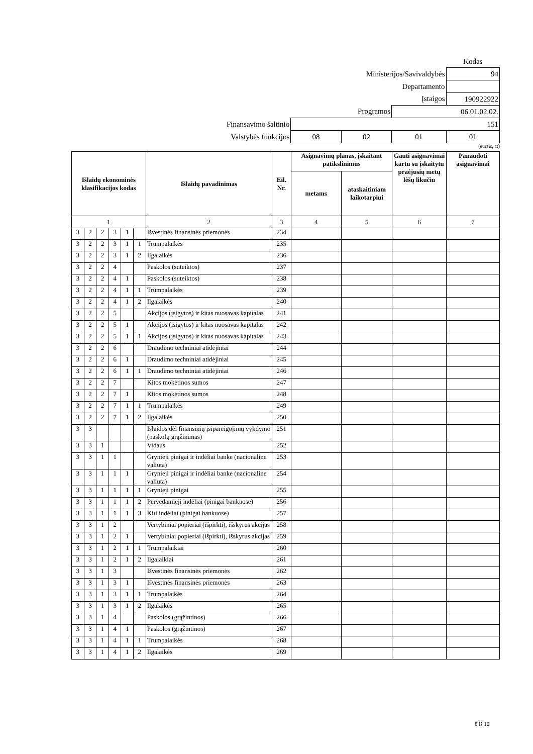| | | | | Kodas |
| Ministerijos/Savivaldybės | | | | 94 |
| Departamento | | | | |
| Įstaigos | | | | 190922922 |
| Programos | | | 06.01.02.02. | |
| Finansavimo šaltinio | 151 | | | |
| Valstybės funkcijos | 08 | 02 | 01 | 01 |
(eurais, ct)
| Išlaidų ekonominės klasifikacijos kodas | | | | | | Išlaidų pavadinimas | Eil. Nr. | Asignavimų planas, įskaitant patikslinimus | | Gauti asignavimai kartu su įskaitytu praėjusių metų lėšų likučiu | Panaudoti asignavimai |
| --- | --- | --- | --- | --- | --- | --- | --- | --- | --- | --- | --- |
| | | | | | | | | metams | ataskaitiniam laikotarpiui | | |
| 1 | | | | | | 2 | 3 | 4 | 5 | 6 | 7 |
| 3 | 2 | 2 | 3 | 1 | | Išvestinės finansinės priemonės | 234 | | | | |
| 3 | 2 | 2 | 3 | 1 | 1 | Trumpalaikės | 235 | | | | |
| 3 | 2 | 2 | 3 | 1 | 2 | Ilgalaikės | 236 | | | | |
| 3 | 2 | 2 | 4 | | | Paskolos (suteiktos) | 237 | | | | |
| 3 | 2 | 2 | 4 | 1 | | Paskolos (suteiktos) | 238 | | | | |
| 3 | 2 | 2 | 4 | 1 | 1 | Trumpalaikės | 239 | | | | |
| 3 | 2 | 2 | 4 | 1 | 2 | Ilgalaikės | 240 | | | | |
| 3 | 2 | 2 | 5 | | | Akcijos (įsigytos) ir kitas nuosavas kapitalas | 241 | | | | |
| 3 | 2 | 2 | 5 | 1 | | Akcijos (įsigytos) ir kitas nuosavas kapitalas | 242 | | | | |
| 3 | 2 | 2 | 5 | 1 | 1 | Akcijos (įsigytos) ir kitas nuosavas kapitalas | 243 | | | | |
| 3 | 2 | 2 | 6 | | | Draudimo techniniai atidėjiniai | 244 | | | | |
| 3 | 2 | 2 | 6 | 1 | | Draudimo techniniai atidėjiniai | 245 | | | | |
| 3 | 2 | 2 | 6 | 1 | 1 | Draudimo techniniai atidėjiniai | 246 | | | | |
| 3 | 2 | 2 | 7 | | | Kitos mokėtinos sumos | 247 | | | | |
| 3 | 2 | 2 | 7 | 1 | | Kitos mokėtinos sumos | 248 | | | | |
| 3 | 2 | 2 | 7 | 1 | 1 | Trumpalaikės | 249 | | | | |
| 3 | 2 | 2 | 7 | 1 | 2 | Ilgalaikės | 250 | | | | |
| 3 | 3 | | | | | Išlaidos dėl finansinių įsipareigojimų vykdymo (paskolų grąžinimas) | 251 | | | | |
| 3 | 3 | 1 | | | | Vidaus | 252 | | | | |
| 3 | 3 | 1 | 1 | | | Grynieji pinigai ir indėliai banke (nacionaline valiuta) | 253 | | | | |
| 3 | 3 | 1 | 1 | 1 | | Grynieji pinigai ir indėliai banke (nacionaline valiuta) | 254 | | | | |
| 3 | 3 | 1 | 1 | 1 | 1 | Grynieji pinigai | 255 | | | | |
| 3 | 3 | 1 | 1 | 1 | 2 | Pervedamieji indėliai (pinigai bankuose) | 256 | | | | |
| 3 | 3 | 1 | 1 | 1 | 3 | Kiti indėliai (pinigai bankuose) | 257 | | | | |
| 3 | 3 | 1 | 2 | | | Vertybiniai popieriai (išpirkti), išskyrus akcijas | 258 | | | | |
| 3 | 3 | 1 | 2 | 1 | | Vertybiniai popieriai (išpirkti), išskyrus akcijas | 259 | | | | |
| 3 | 3 | 1 | 2 | 1 | 1 | Trumpalaikiai | 260 | | | | |
| 3 | 3 | 1 | 2 | 1 | 2 | Ilgalaikiai | 261 | | | | |
| 3 | 3 | 1 | 3 | | | Išvestinės finansinės priemonės | 262 | | | | |
| 3 | 3 | 1 | 3 | 1 | | Išvestinės finansinės priemonės | 263 | | | | |
| 3 | 3 | 1 | 3 | 1 | 1 | Trumpalaikės | 264 | | | | |
| 3 | 3 | 1 | 3 | 1 | 2 | Ilgalaikės | 265 | | | | |
| 3 | 3 | 1 | 4 | | | Paskolos (grąžintinos) | 266 | | | | |
| 3 | 3 | 1 | 4 | 1 | | Paskolos (grąžintinos) | 267 | | | | |
| 3 | 3 | 1 | 4 | 1 | 1 | Trumpalaikės | 268 | | | | |
| 3 | 3 | 1 | 4 | 1 | 2 | Ilgalaikės | 269 | | | | |
8 iš 10